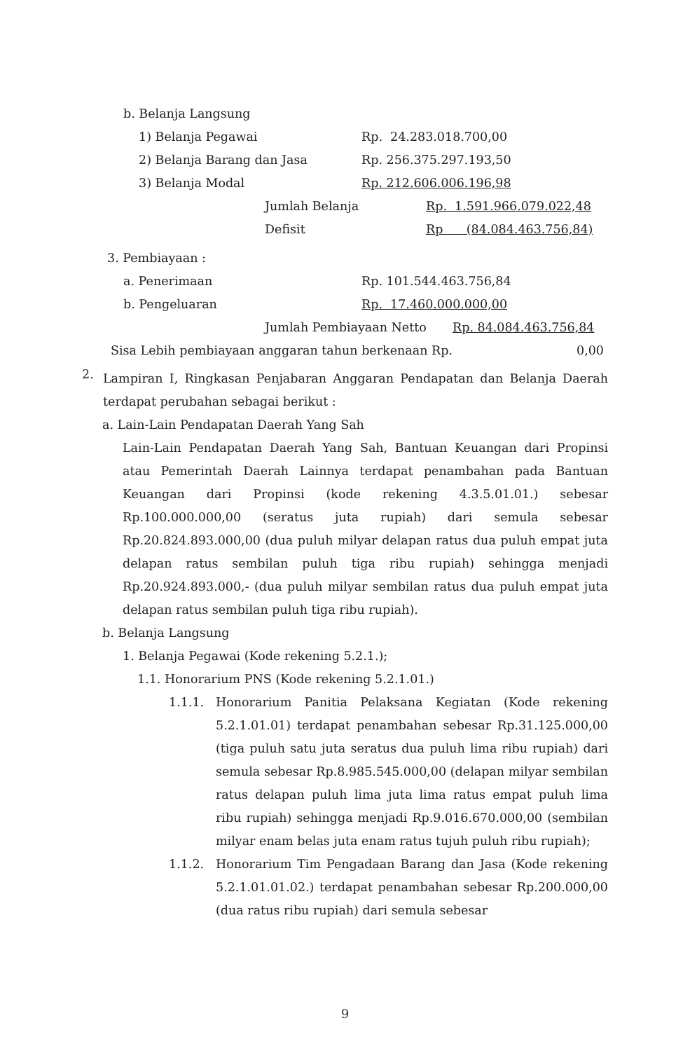b. Belanja Langsung
1) Belanja Pegawai Rp. 24.283.018.700,00
2) Belanja Barang dan Jasa Rp. 256.375.297.193,50
3) Belanja Modal Rp. 212.606.006.196,98
Jumlah Belanja Rp. 1.591.966.079.022,48
Defisit Rp (84.084.463.756,84)
3. Pembiayaan :
a. Penerimaan Rp. 101.544.463.756,84
b. Pengeluaran Rp. 17.460.000.000,00
Jumlah Pembiayaan Netto Rp. 84.084.463.756,84
Sisa Lebih pembiayaan anggaran tahun berkenaan Rp. 0,00
2.
Lampiran I, Ringkasan Penjabaran Anggaran Pendapatan dan Belanja Daerah terdapat perubahan sebagai berikut :
a. Lain-Lain Pendapatan Daerah Yang Sah
Lain-Lain Pendapatan Daerah Yang Sah, Bantuan Keuangan dari Propinsi atau Pemerintah Daerah Lainnya terdapat penambahan pada Bantuan Keuangan dari Propinsi (kode rekening 4.3.5.01.01.) sebesar Rp.100.000.000,00 (seratus juta rupiah) dari semula sebesar Rp.20.824.893.000,00 (dua puluh milyar delapan ratus dua puluh empat juta delapan ratus sembilan puluh tiga ribu rupiah) sehingga menjadi Rp.20.924.893.000,- (dua puluh milyar sembilan ratus dua puluh empat juta delapan ratus sembilan puluh tiga ribu rupiah).
b. Belanja Langsung
1. Belanja Pegawai (Kode rekening 5.2.1.);
1.1. Honorarium PNS (Kode rekening 5.2.1.01.)
1.1.1. Honorarium Panitia Pelaksana Kegiatan (Kode rekening 5.2.1.01.01) terdapat penambahan sebesar Rp.31.125.000,00 (tiga puluh satu juta seratus dua puluh lima ribu rupiah) dari semula sebesar Rp.8.985.545.000,00 (delapan milyar sembilan ratus delapan puluh lima juta lima ratus empat puluh lima ribu rupiah) sehingga menjadi Rp.9.016.670.000,00 (sembilan milyar enam belas juta enam ratus tujuh puluh ribu rupiah);
1.1.2. Honorarium Tim Pengadaan Barang dan Jasa (Kode rekening 5.2.1.01.01.02.) terdapat penambahan sebesar Rp.200.000,00 (dua ratus ribu rupiah) dari semula sebesar
9